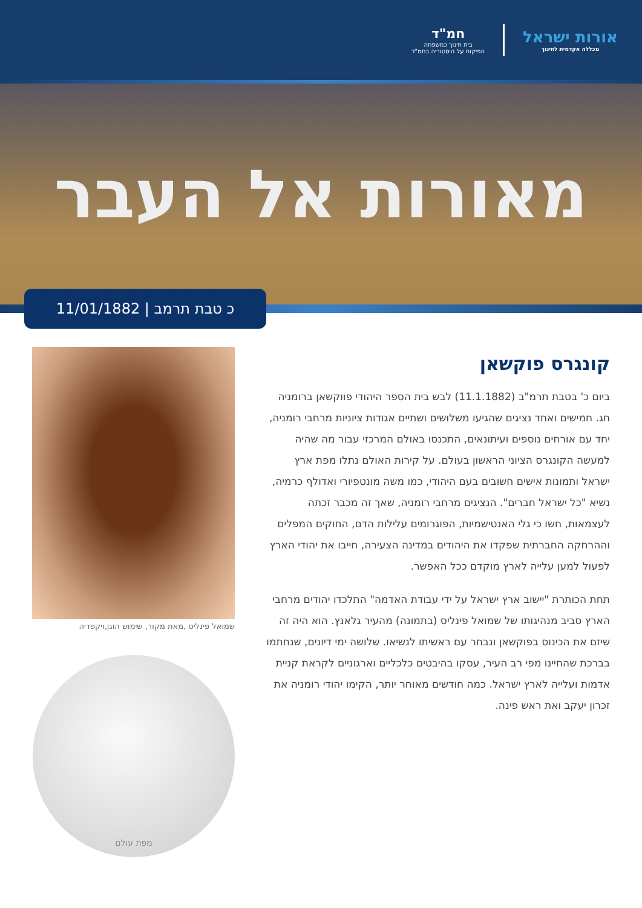אורות ישראל
מכללה אקדמית לחינוך
חמ"ד
בית חינוך כמשפחה
הפיקוח על היסטוריה בחמ"ד
מאורות אל העבר
כ טבת תרמב | 11/01/1882
קונגרס פוקשאן
ביום כ' בטבת תרמ"ב (11.1.1882) לבש בית הספר היהודי פווקשאן ברומניה חג. חמישים ואחד נציגים שהגיעו משלושים ושתיים אגודות ציוניות מרחבי רומניה, יחד עם אורחים נוספים ועיתונאים, התכנסו באולם המרכזי עבור מה שהיה למעשה הקונגרס הציוני הראשון בעולם. על קירות האולם נתלו מפת ארץ ישראל ותמונות אישים חשובים בעם היהודי, כמו משה מונטפיורי ואדולף כרמיה, נשיא "כל ישראל חברים". הנציגים מרחבי רומניה, שאך זה מכבר זכתה לעצמאות, חשו כי גלי האנטישמיות, הפוגרומים עלילות הדם, החוקים המפלים וההרחקה החברתית שפקדו את היהודים במדינה הצעירה, חייבו את יהודי הארץ לפעול למען עלייה לארץ מוקדם ככל האפשר.
תחת הכותרת "יישוב ארץ ישראל על ידי עבודת האדמה" התלכדו יהודים מרחבי הארץ סביב מנהיגותו של שמואל פינליס (בתמונה) מהעיר גלאנץ. הוא היה זה שיזם את הכינוס בפוקשאן ונבחר עם ראשיתו לנשיאו. שלושה ימי דיונים, שנחתמו בברכת שהחיינו מפי רב העיר, עסקו בהיבטים כלכליים וארגוניים לקראת קניית אדמות ועלייה לארץ ישראל. כמה חודשים מאוחר יותר, הקימו יהודי רומניה את זכרון יעקב ואת ראש פינה.
שמואל פינליס ,מאת מקור, שימוש הוגן,ויקפדיה
מפת עולם